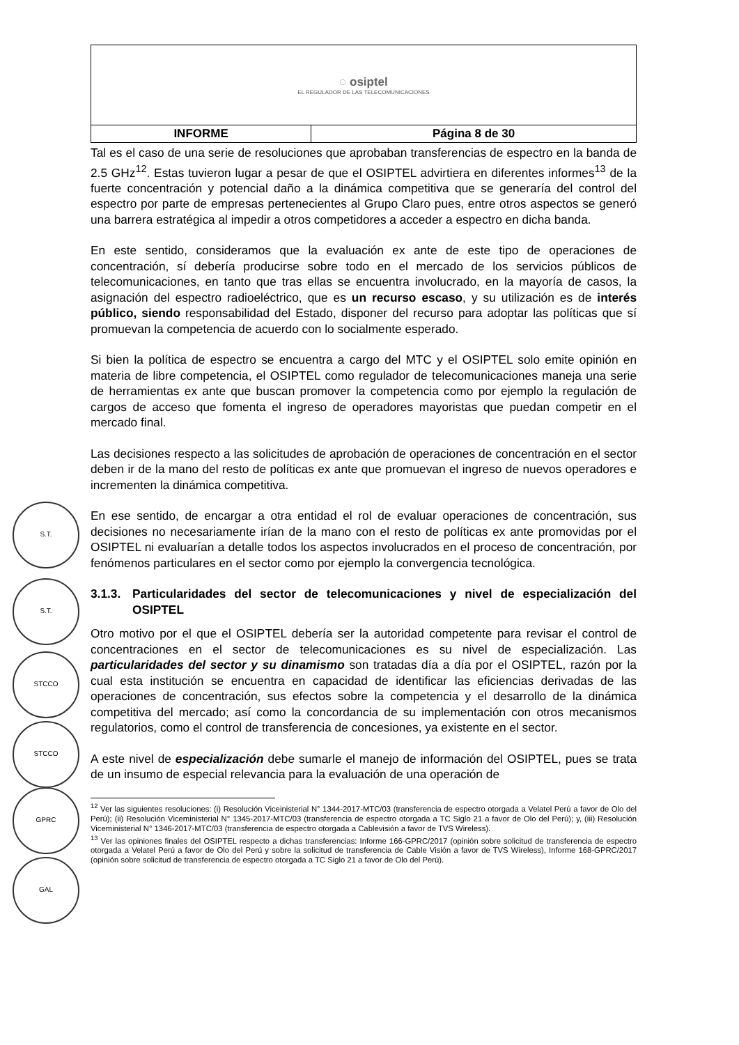| ◌ osiptel EL REGULADOR DE LAS TELECOMUNICACIONES | |
| INFORME | Página 8 de 30 |
S.T.
S.T.
STCCO
STCCO
GPRC
GAL
Tal es el caso de una serie de resoluciones que aprobaban transferencias de espectro en la banda de 2.5 GHz<sup>12</sup>. Estas tuvieron lugar a pesar de que el OSIPTEL advirtiera en diferentes informes<sup>13</sup> de la fuerte concentración y potencial daño a la dinámica competitiva que se generaría del control del espectro por parte de empresas pertenecientes al Grupo Claro pues, entre otros aspectos se generó una barrera estratégica al impedir a otros competidores a acceder a espectro en dicha banda.
En este sentido, consideramos que la evaluación ex ante de este tipo de operaciones de concentración, sí debería producirse sobre todo en el mercado de los servicios públicos de telecomunicaciones, en tanto que tras ellas se encuentra involucrado, en la mayoría de casos, la asignación del espectro radioeléctrico, que es un recurso escaso, y su utilización es de interés público, siendo responsabilidad del Estado, disponer del recurso para adoptar las políticas que sí promuevan la competencia de acuerdo con lo socialmente esperado.
Si bien la política de espectro se encuentra a cargo del MTC y el OSIPTEL solo emite opinión en materia de libre competencia, el OSIPTEL como regulador de telecomunicaciones maneja una serie de herramientas ex ante que buscan promover la competencia como por ejemplo la regulación de cargos de acceso que fomenta el ingreso de operadores mayoristas que puedan competir en el mercado final.
Las decisiones respecto a las solicitudes de aprobación de operaciones de concentración en el sector deben ir de la mano del resto de políticas ex ante que promuevan el ingreso de nuevos operadores e incrementen la dinámica competitiva.
En ese sentido, de encargar a otra entidad el rol de evaluar operaciones de concentración, sus decisiones no necesariamente irían de la mano con el resto de políticas ex ante promovidas por el OSIPTEL ni evaluarían a detalle todos los aspectos involucrados en el proceso de concentración, por fenómenos particulares en el sector como por ejemplo la convergencia tecnológica.
3.1.3. Particularidades del sector de telecomunicaciones y nivel de especialización del OSIPTEL
Otro motivo por el que el OSIPTEL debería ser la autoridad competente para revisar el control de concentraciones en el sector de telecomunicaciones es su nivel de especialización. Las particularidades del sector y su dinamismo son tratadas día a día por el OSIPTEL, razón por la cual esta institución se encuentra en capacidad de identificar las eficiencias derivadas de las operaciones de concentración, sus efectos sobre la competencia y el desarrollo de la dinámica competitiva del mercado; así como la concordancia de su implementación con otros mecanismos regulatorios, como el control de transferencia de concesiones, ya existente en el sector.
A este nivel de especialización debe sumarle el manejo de información del OSIPTEL, pues se trata de un insumo de especial relevancia para la evaluación de una operación de
<sup>12</sup> Ver las siguientes resoluciones: (i) Resolución Viceinisterial N° 1344-2017-MTC/03 (transferencia de espectro otorgada a Velatel Perú a favor de Olo del Perú); (ii) Resolución Viceministerial N° 1345-2017-MTC/03 (transferencia de espectro otorgada a TC Siglo 21 a favor de Olo del Perú); y, (iii) Resolución Viceministerial N° 1346-2017-MTC/03 (transferencia de espectro otorgada a Cablevisión a favor de TVS Wireless).
<sup>13</sup> Ver las opiniones finales del OSIPTEL respecto a dichas transferencias: Informe 166-GPRC/2017 (opinión sobre solicitud de transferencia de espectro otorgada a Velatel Perú a favor de Olo del Perú y sobre la solicitud de transferencia de Cable Visión a favor de TVS Wireless), Informe 168-GPRC/2017 (opinión sobre solicitud de transferencia de espectro otorgada a TC Siglo 21 a favor de Olo del Perú).